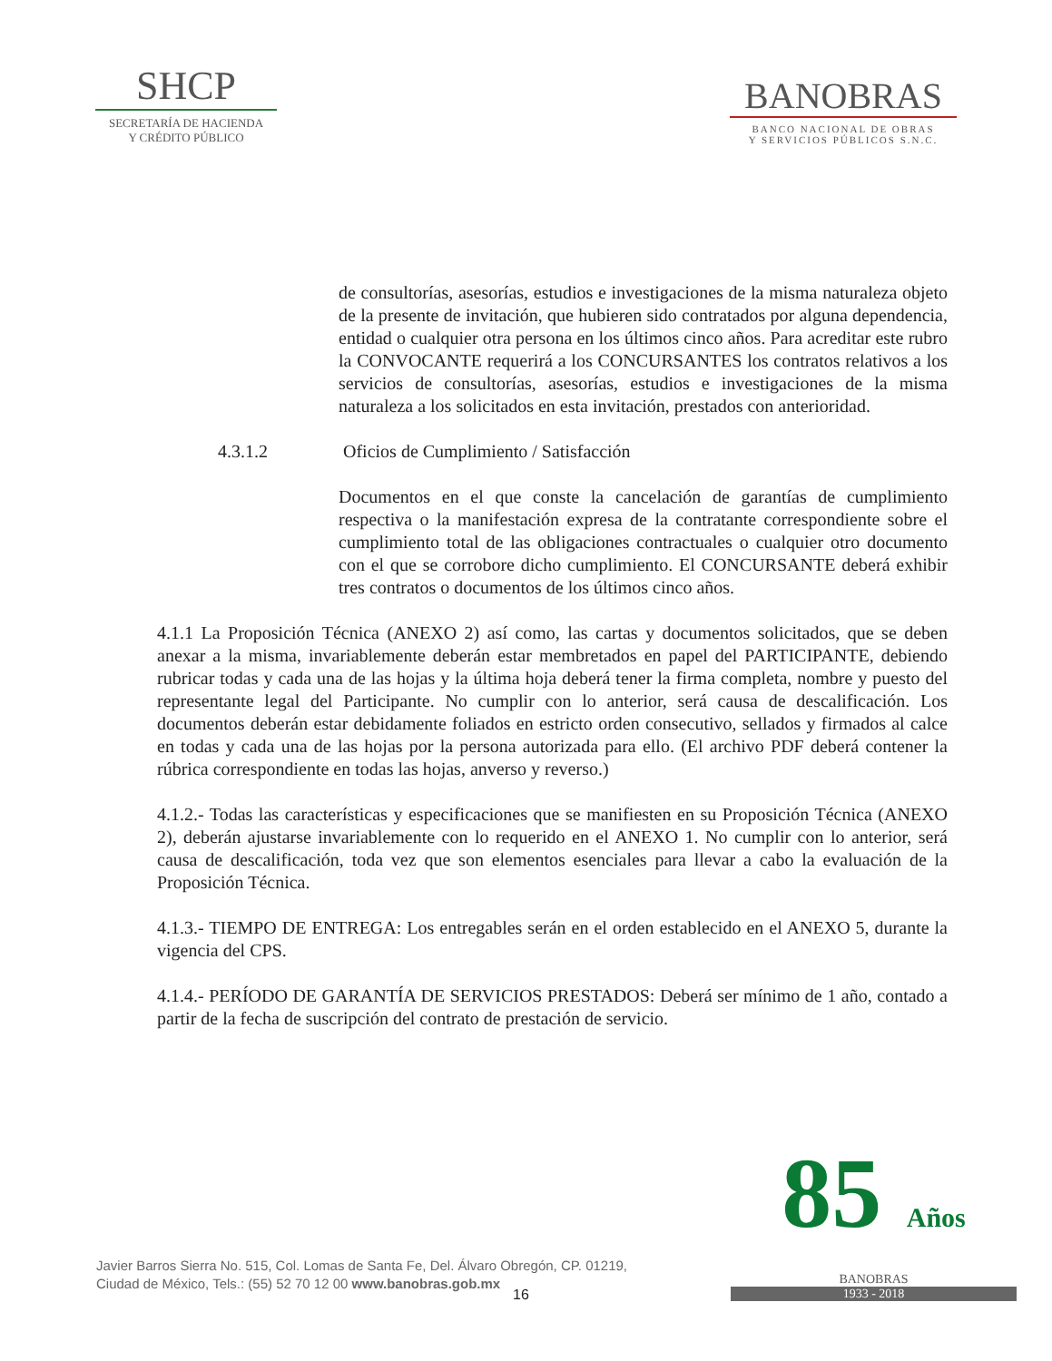SHCP
SECRETARÍA DE HACIENDA
Y CRÉDITO PÚBLICO
BANOBRAS
BANCO NACIONAL DE OBRAS
Y SERVICIOS PÚBLICOS S.N.C.
de consultorías, asesorías, estudios e investigaciones de la misma naturaleza objeto de la presente de invitación, que hubieren sido contratados por alguna dependencia, entidad o cualquier otra persona en los últimos cinco años. Para acreditar este rubro la CONVOCANTE requerirá a los CONCURSANTES los contratos relativos a los servicios de consultorías, asesorías, estudios e investigaciones de la misma naturaleza a los solicitados en esta invitación, prestados con anterioridad.
4.3.1.2 Oficios de Cumplimiento / Satisfacción
Documentos en el que conste la cancelación de garantías de cumplimiento respectiva o la manifestación expresa de la contratante correspondiente sobre el cumplimiento total de las obligaciones contractuales o cualquier otro documento con el que se corrobore dicho cumplimiento. El CONCURSANTE deberá exhibir tres contratos o documentos de los últimos cinco años.
4.1.1 La Proposición Técnica (ANEXO 2) así como, las cartas y documentos solicitados, que se deben anexar a la misma, invariablemente deberán estar membretados en papel del PARTICIPANTE, debiendo rubricar todas y cada una de las hojas y la última hoja deberá tener la firma completa, nombre y puesto del representante legal del Participante. No cumplir con lo anterior, será causa de descalificación. Los documentos deberán estar debidamente foliados en estricto orden consecutivo, sellados y firmados al calce en todas y cada una de las hojas por la persona autorizada para ello. (El archivo PDF deberá contener la rúbrica correspondiente en todas las hojas, anverso y reverso.)
4.1.2.- Todas las características y especificaciones que se manifiesten en su Proposición Técnica (ANEXO 2), deberán ajustarse invariablemente con lo requerido en el ANEXO 1. No cumplir con lo anterior, será causa de descalificación, toda vez que son elementos esenciales para llevar a cabo la evaluación de la Proposición Técnica.
4.1.3.- TIEMPO DE ENTREGA: Los entregables serán en el orden establecido en el ANEXO 5, durante la vigencia del CPS.
4.1.4.- PERÍODO DE GARANTÍA DE SERVICIOS PRESTADOS: Deberá ser mínimo de 1 año, contado a partir de la fecha de suscripción del contrato de prestación de servicio.
Javier Barros Sierra No. 515, Col. Lomas de Santa Fe, Del. Álvaro Obregón, CP. 01219,
Ciudad de México, Tels.: (55) 52 70 12 00 www.banobras.gob.mx
16
85 Años
BANOBRAS
1933 - 2018